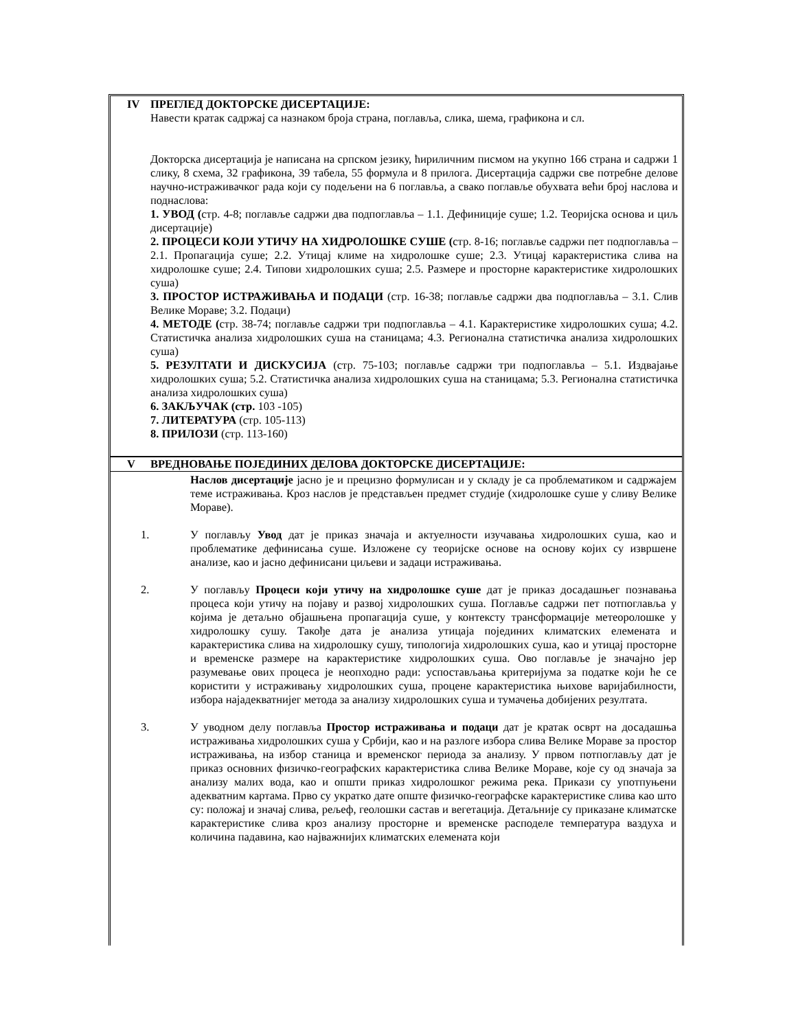IV ПРЕГЛЕД ДОКТОРСКЕ ДИСЕРТАЦИЈЕ:
Навести кратак садржај са назнаком броја страна, поглавља, слика, шема, графикона и сл.
Докторска дисертација је написана на српском језику, ћириличним писмом на укупно 166 страна и садржи 1 слику, 8 схема, 32 графикона, 39 табела, 55 формула и 8 прилога. Дисертација садржи све потребне делове научно-истраживачког рада који су подељени на 6 поглавља, а свако поглавље обухвата већи број наслова и поднаслова:
1. УВОД (стр. 4-8; поглавље садржи два подпоглавља – 1.1. Дефиниције суше; 1.2. Теоријска основа и циљ дисертације)
2. ПРОЦЕСИ КОЈИ УТИЧУ НА ХИДРОЛОШКЕ СУШЕ (стр. 8-16; поглавље садржи пет подпоглавља – 2.1. Пропагација суше; 2.2. Утицај климе на хидролошке суше; 2.3. Утицај карактеристика слива на хидролошке суше; 2.4. Типови хидролошких суша; 2.5. Размере и просторне карактеристике хидролошких суша)
3. ПРОСТОР ИСТРАЖИВАЊА И ПОДАЦИ (стр. 16-38; поглавље садржи два подпоглавља – 3.1. Слив Велике Мораве; 3.2. Подаци)
4. МЕТОДЕ (стр. 38-74; поглавље садржи три подпоглавља – 4.1. Карактеристике хидролошких суша; 4.2. Статистичка анализа хидролошких суша на станицама; 4.3. Регионална статистичка анализа хидролошких суша)
5. РЕЗУЛТАТИ И ДИСКУСИЈА (стр. 75-103; поглавље садржи три подпоглавља – 5.1. Издвајање хидролошких суша; 5.2. Статистичка анализа хидролошких суша на станицама; 5.3. Регионална статистичка анализа хидролошких суша)
6. ЗАКЉУЧАК (стр. 103 -105)
7. ЛИТЕРАТУРА (стр. 105-113)
8. ПРИЛОЗИ (стр. 113-160)
V ВРЕДНОВАЊЕ ПОЈЕДИНИХ ДЕЛОВА ДОКТОРСКЕ ДИСЕРТАЦИЈЕ:
Наслов дисертације јасно је и прецизно формулисан и у складу је са проблематиком и садржајем теме истраживања. Кроз наслов је представљен предмет студије (хидролошке суше у сливу Велике Мораве).
1. У поглављу Увод дат је приказ значаја и актуелности изучавања хидролошких суша, као и проблематике дефинисања суше. Изложене су теоријске основе на основу којих су извршене анализе, као и јасно дефинисани циљеви и задаци истраживања.
2. У поглављу Процеси који утичу на хидролошке суше дат је приказ досадашњег познавања процеса који утичу на појаву и развој хидролошких суша. Поглавље садржи пет потпоглавља у којима је детаљно објашњена пропагација суше, у контексту трансформације метеоролошке у хидролошку сушу. Такође дата је анализа утицаја појединих климатских елемената и карактеристика слива на хидролошку сушу, типологија хидролошких суша, као и утицај просторне и временске размере на карактеристике хидролошких суша. Ово поглавље је значајно јер разумевање ових процеса је неопходно ради: успостављања критеријума за податке који ће се користити у истраживању хидролошких суша, процене карактеристика њихове варијабилности, избора најадекватнијег метода за анализу хидролошких суша и тумачења добијених резултата.
3. У уводном делу поглавља Простор истраживања и подаци дат је кратак осврт на досадашња истраживања хидролошких суша у Србији, као и на разлоге избора слива Велике Мораве за простор истраживања, на избор станица и временског периода за анализу. У првом потпоглављу дат је приказ основних физичко-географских карактеристика слива Велике Мораве, које су од значаја за анализу малих вода, као и општи приказ хидролошког режима река. Прикази су употпуњени адекватним картама. Прво су укратко дате опште физичко-географске карактеристике слива као што су: положај и значај слива, рељеф, геолошки састав и вегетација. Детаљније су приказане климатске карактеристике слива кроз анализу просторне и временске расподеле температура ваздуха и количина падавина, као најважнијих климатских елемената који